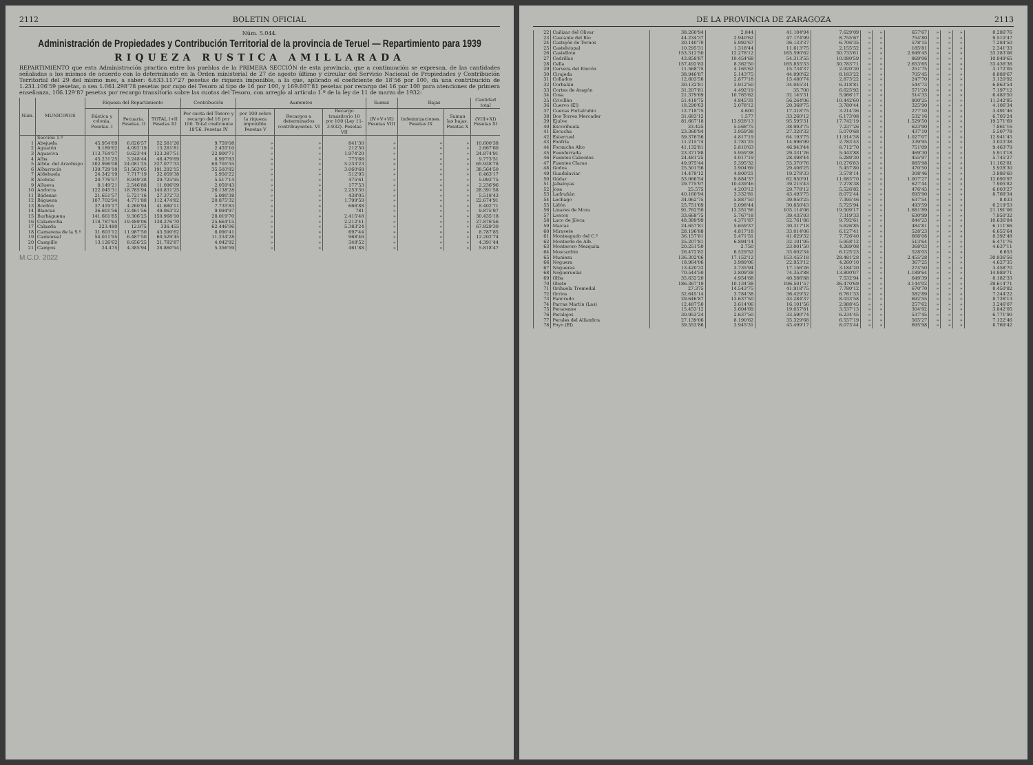2112 BOLETIN OFICIAL
Núm. 5.044.
Administración de Propiedades y Contribución Territorial de la provincia de Teruel — Repartimiento para 1939
RIQUEZA RUSTICA AMILLARADA
REPARTIMIENTO que esta Administración practica entre los pueblos de la PRIMERA SECCIÓN de esta provincia, que a continuación se expresan, de las cantidades señaladas a los mismos de acuerdo con lo determinado en la Orden ministerial de 27 de agosto último y circular del Servicio Nacional de Propiedades y Contribución Territorial del 29 del mismo mes, a saber: 6.633.117'27 pesetas de riqueza imponible, a la que, aplicado el coeficiente de 18'56 por 100, da una contribución de 1.231.106'59 pesetas, o sea 1.061.298'78 pesetas por cupo del Tesoro al tipo de 16 por 100, y 169.807'81 pesetas por recargo del 16 por 100 para atenciones de primera enseñanza, 106.129'87 pesetas por recargo transitorio sobre las cuotas del Tesoro, con arreglo al artículo 1.º de la ley de 11 de marzo de 1932:
| Núm. | MUNICIPIOS | Riqueza del Repartimiento | | | Contribución | Aumentos | | | Sumas | Bajas | | Cantidad total |
| --- | --- | --- | --- | --- | --- | --- | --- | --- | --- | --- | --- | --- |
| | | Rústica y colonia. Pesetas. I | Pecuaria. Pesetas. II | TOTAL I+II Pesetas III | Por cuota del Tesoro y recargo del 16 por 100. Total coeficiente 18'56. Pesetas IV | por 100 sobre la riqueza imponible. Pesetas V | Recargos a determinados contribuyentes. VI | Recargo transitorio 10 por 100 (Ley 11-3-932). Pesetas VII | (IV+V+VI) Pesetas VIII | Indemnizaciones. Pesetas IX | Suman las bajas. Pesetas X | (VIII+XI) Pesetas XI |
| | Sección 1.ª | | | | | | | | | | | |
| 1 | Abejuela | 45.954'69 | 6.626'57 | 52.581'26 | 9.759'08 | » | » | 841'30 | » | » | » | 10.600'38 |
| 2 | Aguatón | 9.189'62 | 4.092'19 | 13.281'81 | 2.455'10 | » | » | 212'50 | » | » | » | 2.667'60 |
| 3 | Aguaviva | 113.764'07 | 9.623'44 | 123.387'51 | 22.900'71 | » | » | 1.974'20 | » | » | » | 24.874'91 |
| 4 | Alba | 45.231'25 | 3.248'44 | 48.479'69 | 8.997'83 | » | » | 775'68 | » | » | » | 9.773'51 |
| 5 | Albte. del Arzobispo | 302.996'08 | 24.081'25 | 327.077'33 | 60.705'55 | » | » | 5.233'23 | » | » | » | 65.938'78 |
| 6 | Albarracín | 139.729'10 | 51.563'05 | 191.292'15 | 35.503'82 | » | » | 3.060'68 | » | » | » | 38.564'50 |
| 7 | Aldehuela | 24.342'19 | 7.717'19 | 32.059'38 | 5.950'22 | » | » | 512'95 | » | » | » | 6.463'17 |
| 8 | Alobras | 20.776'57 | 8.949'38 | 29.725'95 | 5.517'14 | » | » | 475'61 | » | » | » | 5.992'75 |
| 9 | Allueva | 8.149'21 | 2.546'88 | 11.096'09 | 2.059'43 | » | » | 177'53 | » | » | » | 2.236'96 |
| 10 | Andorra | 122.045'31 | 18.785'94 | 140.831'25 | 26.138'28 | » | » | 2.253'30 | » | » | » | 28.391'58 |
| 11 | Bádenas | 21.651'57 | 5.721'16 | 27.372'73 | 5.080'38 | » | » | 438'05 | » | » | » | 5.518'43 |
| 12 | Báguena | 107.702'94 | 4.771'88 | 112.474'82 | 20.875'32 | » | » | 1.799'59 | » | » | » | 22.674'91 |
| 13 | Bordón | 37.419'17 | 4.260'94 | 41.680'11 | 7.735'83 | » | » | 666'88 | » | » | » | 8.402'71 |
| 14 | Blancas | 36.601'56 | 12.461'56 | 49.063'12 | 9.094'97 | » | » | 781 | » | » | » | 9.875'97 |
| 15 | Burbáguena | 141.661'85 | 9.306'25 | 150.968'10 | 28.019'70 | » | » | 2.415'48 | » | » | » | 30.435'18 |
| 16 | Calamocha | 118.787'64 | 19.489'06 | 138.276'70 | 25.664'15 | » | » | 2.212'41 | » | » | » | 27.876'56 |
| 17 | Calanda | 323.480 | 12.975 | 336.455 | 62.446'06 | » | » | 5.383'24 | » | » | » | 67.829'30 |
| 18 | Camarena de la S.ª | 31.603'12 | 11.987'50 | 43.590'62 | 8.090'41 | » | » | 697'44 | » | » | » | 8.787'85 |
| 19 | Caminreal | 54.011'95 | 6.487'50 | 60.529'45 | 11.234'28 | » | » | 968'46 | » | » | » | 12.202'74 |
| 20 | Campillo | 13.126'62 | 8.656'25 | 21.782'87 | 4.042'92 | » | » | 348'52 | » | » | » | 4.391'44 |
| 21 | Campos | 24.475 | 4.385'94 | 28.860'94 | 5.356'59 | » | » | 461'88 | » | » | » | 5.818'47 |
M.C.D. 2022
DE LA PROVINCIA DE ZARAGOZA 2113
| 22 | Cañizar del Olivar | 38.260'94 | 2.844 | 41.104'94 | 7.629'09 | » | » | 657'67 | » | » | » | 8.286'76 |
| 23 | Cascante del Río | 44.234'37 | 2.940'62 | 47.174'99 | 8.755'67 | » | » | 754'80 | » | » | » | 9.510'47 |
| 24 | Castejón de Tornos | 30.140'70 | 5.992'67 | 36.133'37 | 6.706'35 | » | » | 578'15 | » | » | » | 7.284'50 |
| 25 | Castelvispal | 10.295'31 | 1.318'44 | 11.613'75 | 2.155'52 | » | » | 185'81 | » | » | » | 2.341'33 |
| 26 | Castellote | 153.312'50 | 12.278'12 | 165.590'62 | 30.733'61 | » | » | 2.649'45 | » | » | » | 33.383'06 |
| 27 | Cedrillas | 43.858'87 | 10.454'68 | 54.313'55 | 10.080'59 | » | » | 869'06 | » | » | » | 10.949'65 |
| 28 | Cella | 157.492'83 | 8.362'50 | 165.855'33 | 30.783'71 | » | » | 2.653'65 | » | » | » | 33.436'36 |
| 29 | Cervera del Rincón | 11.568'75 | 4.165'62 | 15.734'37 | 2.920'30 | » | » | 251'75 | » | » | » | 3.172'05 |
| 30 | Cirujeda | 38.946'87 | 5.143'75 | 44.090'62 | 8.183'22 | » | » | 705'45 | » | » | » | 8.888'67 |
| 31 | Collados | 12.603'56 | 2.877'18 | 15.480'74 | 2.873'22 | » | » | 247'70 | » | » | » | 3.120'92 |
| 32 | Corbalán | 30.132'81 | 3.912'50 | 34.045'31 | 6.318'81 | » | » | 544'73 | » | » | » | 6.863'54 |
| 33 | Cortes de Aragón | 31.207'81 | 4.492'19 | 35.700 | 6.625'92 | » | » | 571'20 | » | » | » | 7.197'12 |
| 34 | Cosa | 21.379'69 | 10.765'62 | 32.145'31 | 5.966'17 | » | » | 514'33 | » | » | » | 6.480'50 |
| 35 | Crivillén | 51.418'75 | 4.845'31 | 56.264'06 | 10.442'60 | » | » | 900'25 | » | » | » | 11.342'85 |
| 36 | Cuervo (El) | 18.290'63 | 2.078'12 | 20.368'75 | 3.780'44 | » | » | 325'90 | » | » | » | 4.106'34 |
| 37 | Cuevas Portalrubio | 12.718'75 | 4.600 | 17.318'75 | 3.214'36 | » | » | 277'10 | » | » | » | 3.491'46 |
| 38 | Dos Torres Mercader | 31.683'12 | 1.577 | 33.260'12 | 6.173'08 | » | » | 532'16 | » | » | » | 6.705'24 |
| 39 | Ejulve | 81.667'18 | 13.928'13 | 95.595'31 | 17.742'19 | » | » | 1.529'50 | » | » | » | 19.271'69 |
| 40 | Escorihuela | 33.425 | 5.568'75 | 38.993'75 | 7.237'26 | » | » | 623'90 | » | » | » | 7.861'16 |
| 41 | Escucha | 23.360'94 | 3.959'38 | 27.320'32 | 5.070'68 | » | » | 437'10 | » | » | » | 5.507'78 |
| 42 | Estercuel | 59.376'56 | 4.817'19 | 64.193'75 | 11.914'38 | » | » | 1.027'07 | » | » | » | 12.941'45 |
| 43 | Fonfría | 11.215'74 | 3.781'25 | 14.996'99 | 2.783'43 | » | » | 239'95 | » | » | » | 3.023'38 |
| 44 | Formiche Alto | 41.132'81 | 5.810'63 | 46.943'44 | 8.712'70 | » | » | 751'09 | » | » | » | 9.463'79 |
| 45 | Fuenferrada | 23.371'88 | 5.959'38 | 29.331'26 | 5.443'88 | » | » | 469'30 | » | » | » | 5.913'18 |
| 46 | Fuentes Calientes | 24.481'25 | 4.017'19 | 28.498'44 | 5.289'30 | » | » | 455'97 | » | » | » | 5.745'27 |
| 47 | Fuentes Claras | 49.975'44 | 5.395'32 | 55.370'76 | 10.276'83 | » | » | 885'98 | » | » | » | 11.162'81 |
| 48 | Godos | 25.501'56 | 3.904'69 | 29.406'25 | 5.457'80 | » | » | 470'50 | » | » | » | 5.928'30 |
| 49 | Guadalaviar | 14.478'12 | 4.800'21 | 19.278'33 | 3.578'14 | » | » | 308'46 | » | » | » | 3.886'60 |
| 50 | Gúdar | 53.066'54 | 9.884'37 | 62.950'91 | 11.683'70 | » | » | 1.007'27 | » | » | » | 12.690'97 |
| 51 | Jabaloyas | 29.775'97 | 10.439'46 | 39.215'43 | 7.278'38 | » | » | 627'44 | » | » | » | 7.905'82 |
| 52 | Josa | 25.575 | 4.203'12 | 29.778'12 | 5.526'82 | » | » | 476'45 | » | » | » | 6.003'27 |
| 53 | Ladruñán | 40.160'94 | 3.332'81 | 43.493'75 | 8.072'44 | » | » | 695'90 | » | » | » | 8.768'34 |
| 54 | Lechago | 34.062'75 | 5.887'50 | 39.950'25 | 7.395'46 | » | » | 637'54 | » | » | » | 8.033 |
| 55 | Lidón | 25.751'69 | 5.098'44 | 30.850'43 | 5.725'94 | » | » | 493'59 | » | » | » | 6.219'53 |
| 56 | Linares de Mora | 91.762'50 | 13.351'56 | 105.114'06 | 19.509'17 | » | » | 1.681'89 | » | » | » | 21.191'06 |
| 57 | Loscos | 33.668'75 | 5.767'18 | 39.435'93 | 7.319'33 | » | » | 630'99 | » | » | » | 7.950'32 |
| 58 | Luco de Jiloca | 48.389'99 | 4.371'87 | 52.761'86 | 9.792'61 | » | » | 844'23 | » | » | » | 10.636'84 |
| 59 | Maicas | 24.657'81 | 5.659'37 | 30.317'18 | 5.626'85 | » | » | 484'81 | » | » | » | 6.111'66 |
| 60 | Miravete | 28.196'88 | 4.817'18 | 33.014'06 | 6.127'41 | » | » | 528'23 | » | » | » | 6.655'64 |
| 61 | Monteagudo del C.º | 36.157'81 | 5.471'51 | 41.629'32 | 7.726'40 | » | » | 666'08 | » | » | » | 8.392'48 |
| 62 | Monterde de Alb. | 25.207'81 | 6.894'14 | 32.101'95 | 5.958'12 | » | » | 513'64 | » | » | » | 6.471'76 |
| 63 | Monteroro Mezquita | 20.251'50 | 2.750 | 23.001'50 | 4.269'08 | » | » | 368'03 | » | » | » | 4.637'11 |
| 64 | Moscardón | 26.472'82 | 6.529'52 | 33.002'34 | 6.125'23 | » | » | 528'03 | » | » | » | 6.653 |
| 65 | Muniesa | 136.302'06 | 17.152'12 | 153.455'18 | 28.481'28 | » | » | 2.455'28 | » | » | » | 30.936'56 |
| 66 | Noguera | 18.964'06 | 3.989'06 | 22.953'12 | 4.260'10 | » | » | 367'25 | » | » | » | 4.627'35 |
| 67 | Nogueras | 13.420'32 | 3.735'94 | 17.156'26 | 3.184'20 | » | » | 274'50 | » | » | » | 3.458'70 |
| 68 | Nogueruelas | 70.544'50 | 3.809'38 | 74.353'88 | 13.800'07 | » | » | 1.189'64 | » | » | » | 14.989'71 |
| 69 | Olba | 35.632'20 | 4.954'68 | 40.586'88 | 7.532'94 | » | » | 649'39 | » | » | » | 8.182'33 |
| 70 | Oliete | 186.367'19 | 10.134'38 | 196.501'57 | 36.470'69 | » | » | 3.144'02 | » | » | » | 39.614'71 |
| 71 | Orihuela Tremedal | 27.375 | 14.543'75 | 41.918'75 | 7.780'12 | » | » | 670'70 | » | » | » | 8.450'82 |
| 72 | Orrios | 32.645'14 | 3.784'38 | 36.429'52 | 6.761'33 | » | » | 582'89 | » | » | » | 7.344'22 |
| 73 | Pancrudo | 29.646'87 | 13.637'50 | 43.284'37 | 8.033'58 | » | » | 692'55 | » | » | » | 8.726'13 |
| 74 | Parras Martín (Las) | 12.487'50 | 3.614'06 | 16.101'56 | 2.988'45 | » | » | 257'62 | » | » | » | 3.246'07 |
| 75 | Peracense | 15.453'12 | 3.604'69 | 19.057'81 | 3.537'13 | » | » | 304'92 | » | » | » | 3.842'05 |
| 76 | Peralejos | 30.953'24 | 2.637'50 | 33.590'74 | 6.234'45 | » | » | 537'45 | » | » | » | 6.771'90 |
| 77 | Perales del Alfambra | 27.139'06 | 8.190'62 | 35.329'68 | 6.557'19 | » | » | 565'27 | » | » | » | 7.122'46 |
| 78 | Poyo (El) | 39.553'86 | 3.945'31 | 43.499'17 | 8.073'44 | » | » | 695'98 | » | » | » | 8.769'42 |